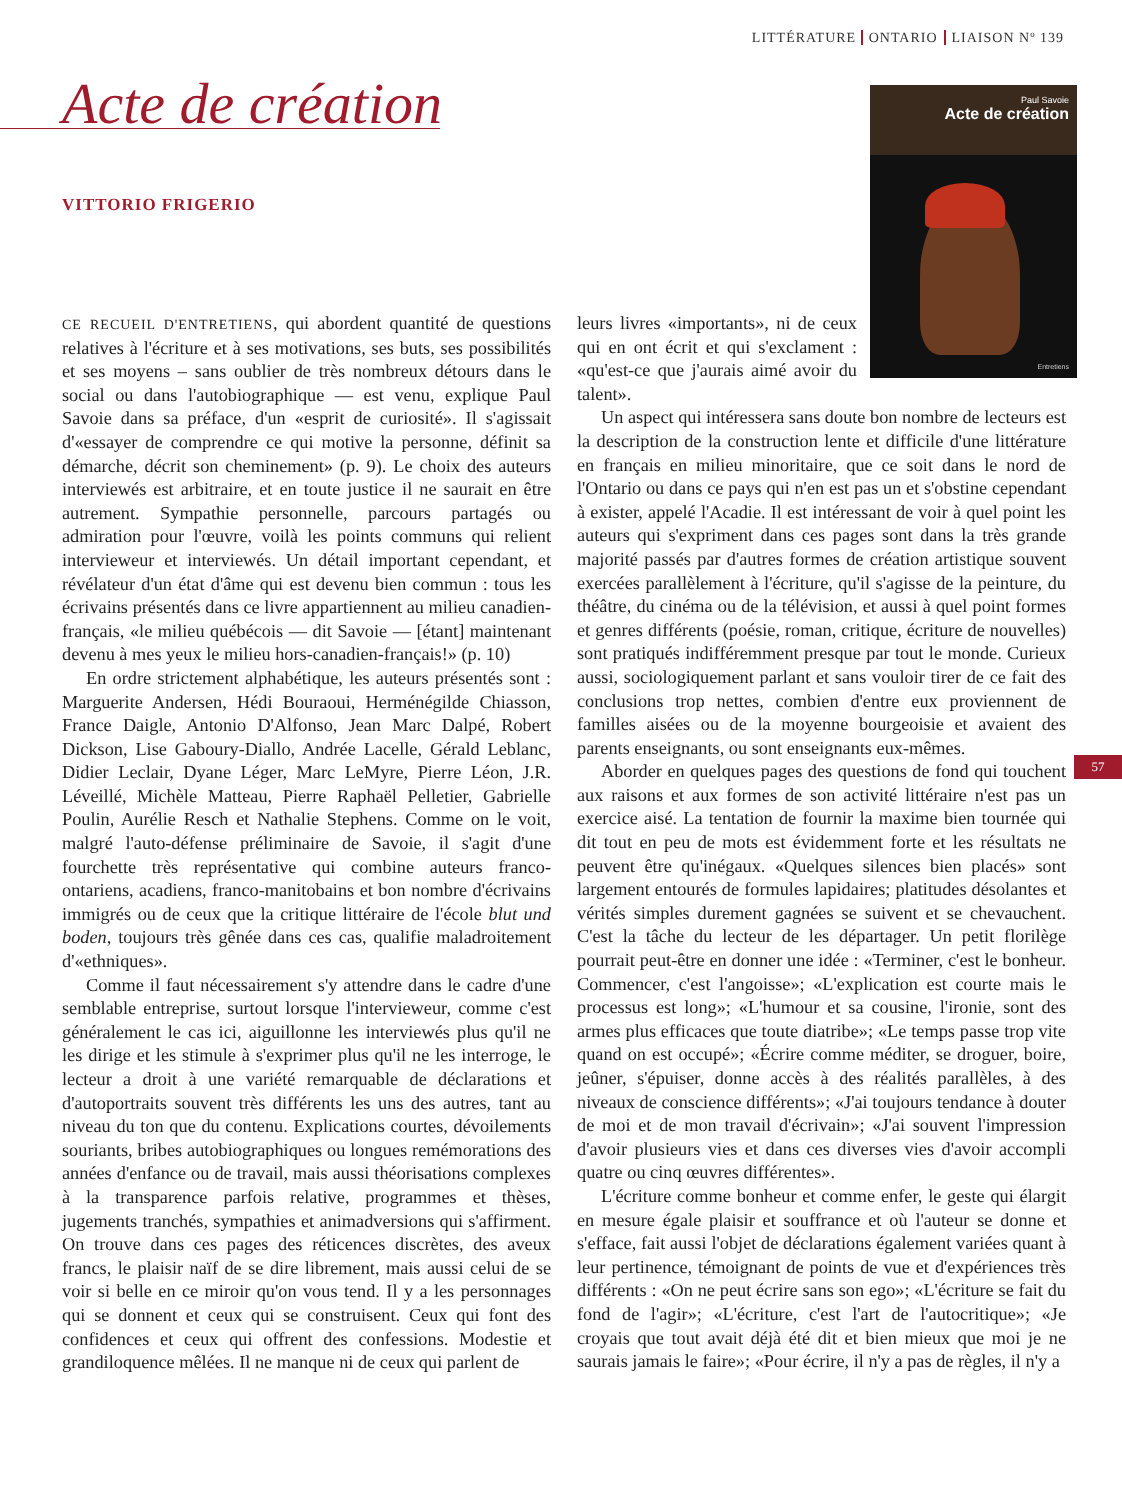LITTÉRATURE ONTARIO LIAISON Nº 139
Acte de création
VITTORIO FRIGERIO
Paul Savoie
Acte de création
Entretiens
57
CE RECUEIL D'ENTRETIENS, qui abordent quantité de questions relatives à l'écriture et à ses motivations, ses buts, ses possibilités et ses moyens – sans oublier de très nombreux détours dans le social ou dans l'autobiographique — est venu, explique Paul Savoie dans sa préface, d'un «esprit de curiosité». Il s'agissait d'«essayer de comprendre ce qui motive la personne, définit sa démarche, décrit son cheminement» (p. 9). Le choix des auteurs interviewés est arbitraire, et en toute justice il ne saurait en être autrement. Sympathie personnelle, parcours partagés ou admiration pour l'œuvre, voilà les points communs qui relient intervieweur et interviewés. Un détail important cependant, et révélateur d'un état d'âme qui est devenu bien commun : tous les écrivains présentés dans ce livre appartiennent au milieu canadien-français, «le milieu québécois — dit Savoie — [étant] maintenant devenu à mes yeux le milieu hors-canadien-français!» (p. 10)
En ordre strictement alphabétique, les auteurs présentés sont : Marguerite Andersen, Hédi Bouraoui, Herménégilde Chiasson, France Daigle, Antonio D'Alfonso, Jean Marc Dalpé, Robert Dickson, Lise Gaboury-Diallo, Andrée Lacelle, Gérald Leblanc, Didier Leclair, Dyane Léger, Marc LeMyre, Pierre Léon, J.R. Léveillé, Michèle Matteau, Pierre Raphaël Pelletier, Gabrielle Poulin, Aurélie Resch et Nathalie Stephens. Comme on le voit, malgré l'auto-défense préliminaire de Savoie, il s'agit d'une fourchette très représentative qui combine auteurs franco-ontariens, acadiens, franco-manitobains et bon nombre d'écrivains immigrés ou de ceux que la critique littéraire de l'école blut und boden, toujours très gênée dans ces cas, qualifie maladroitement d'«ethniques».
Comme il faut nécessairement s'y attendre dans le cadre d'une semblable entreprise, surtout lorsque l'intervieweur, comme c'est généralement le cas ici, aiguillonne les interviewés plus qu'il ne les dirige et les stimule à s'exprimer plus qu'il ne les interroge, le lecteur a droit à une variété remarquable de déclarations et d'autoportraits souvent très différents les uns des autres, tant au niveau du ton que du contenu. Explications courtes, dévoilements souriants, bribes autobiographiques ou longues remémorations des années d'enfance ou de travail, mais aussi théorisations complexes à la transparence parfois relative, programmes et thèses, jugements tranchés, sympathies et animadversions qui s'affirment. On trouve dans ces pages des réticences discrètes, des aveux francs, le plaisir naïf de se dire librement, mais aussi celui de se voir si belle en ce miroir qu'on vous tend. Il y a les personnages qui se donnent et ceux qui se construisent. Ceux qui font des confidences et ceux qui offrent des confessions. Modestie et grandiloquence mêlées. Il ne manque ni de ceux qui parlent de
leurs livres «importants», ni de ceux qui en ont écrit et qui s'exclament : «qu'est-ce que j'aurais aimé avoir du talent».
Un aspect qui intéressera sans doute bon nombre de lecteurs est la description de la construction lente et difficile d'une littérature en français en milieu minoritaire, que ce soit dans le nord de l'Ontario ou dans ce pays qui n'en est pas un et s'obstine cependant à exister, appelé l'Acadie. Il est intéressant de voir à quel point les auteurs qui s'expriment dans ces pages sont dans la très grande majorité passés par d'autres formes de création artistique souvent exercées parallèlement à l'écriture, qu'il s'agisse de la peinture, du théâtre, du cinéma ou de la télévision, et aussi à quel point formes et genres différents (poésie, roman, critique, écriture de nouvelles) sont pratiqués indifféremment presque par tout le monde. Curieux aussi, sociologiquement parlant et sans vouloir tirer de ce fait des conclusions trop nettes, combien d'entre eux proviennent de familles aisées ou de la moyenne bourgeoisie et avaient des parents enseignants, ou sont enseignants eux-mêmes.
Aborder en quelques pages des questions de fond qui touchent aux raisons et aux formes de son activité littéraire n'est pas un exercice aisé. La tentation de fournir la maxime bien tournée qui dit tout en peu de mots est évidemment forte et les résultats ne peuvent être qu'inégaux. «Quelques silences bien placés» sont largement entourés de formules lapidaires; platitudes désolantes et vérités simples durement gagnées se suivent et se chevauchent. C'est la tâche du lecteur de les départager. Un petit florilège pourrait peut-être en donner une idée : «Terminer, c'est le bonheur. Commencer, c'est l'angoisse»; «L'explication est courte mais le processus est long»; «L'humour et sa cousine, l'ironie, sont des armes plus efficaces que toute diatribe»; «Le temps passe trop vite quand on est occupé»; «Écrire comme méditer, se droguer, boire, jeûner, s'épuiser, donne accès à des réalités parallèles, à des niveaux de conscience différents»; «J'ai toujours tendance à douter de moi et de mon travail d'écrivain»; «J'ai souvent l'impression d'avoir plusieurs vies et dans ces diverses vies d'avoir accompli quatre ou cinq œuvres différentes».
L'écriture comme bonheur et comme enfer, le geste qui élargit en mesure égale plaisir et souffrance et où l'auteur se donne et s'efface, fait aussi l'objet de déclarations également variées quant à leur pertinence, témoignant de points de vue et d'expériences très différents : «On ne peut écrire sans son ego»; «L'écriture se fait du fond de l'agir»; «L'écriture, c'est l'art de l'autocritique»; «Je croyais que tout avait déjà été dit et bien mieux que moi je ne saurais jamais le faire»; «Pour écrire, il n'y a pas de règles, il n'y a